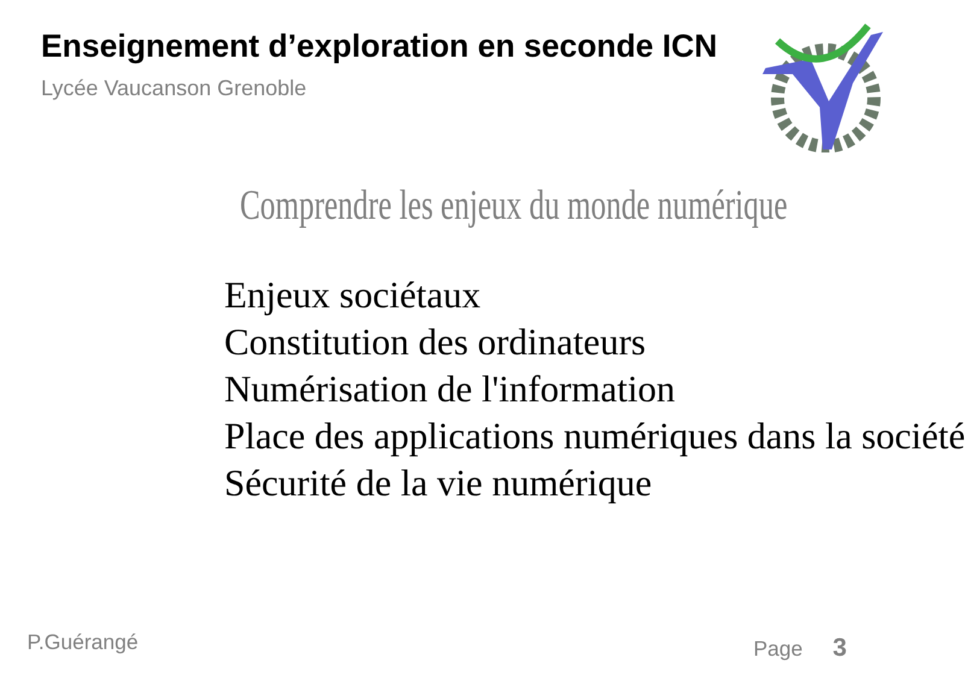Enseignement d’exploration en seconde ICN
Lycée Vaucanson Grenoble
Comprendre les enjeux du monde numérique
Enjeux sociétaux
Constitution des ordinateurs
Numérisation de l'information
Place des applications numériques dans la société
Sécurité de la vie numérique
P.Guérangé Page 3